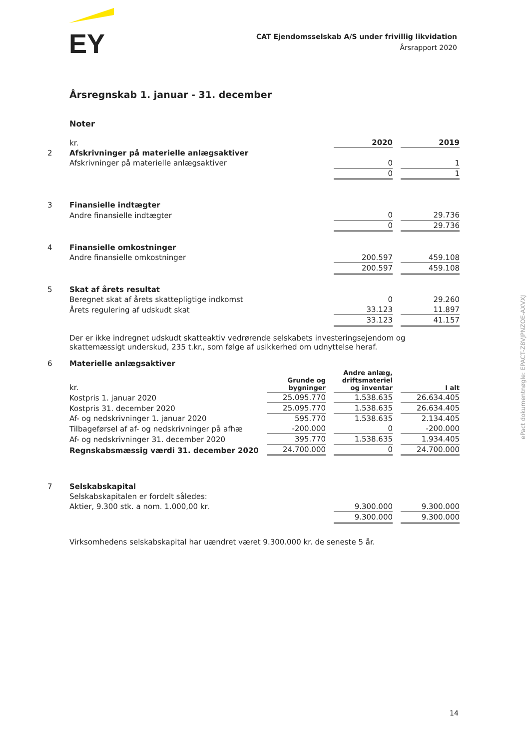EY
CAT Ejendomsselskab A/S under frivillig likvidation
Årsrapport 2020
Årsregnskab 1. januar - 31. december
Noter
| | kr. | 2020 | | 2019 |
| 2 | Afskrivninger på materielle anlægsaktiver | | | |
| | Afskrivninger på materielle anlægsaktiver | 0 | | 1 |
| | | 0 | | 1 |
| 3 | Finansielle indtægter | | | |
| | Andre finansielle indtægter | 0 | | 29.736 |
| | | 0 | | 29.736 |
| 4 | Finansielle omkostninger | | | |
| | Andre finansielle omkostninger | 200.597 | | 459.108 |
| | | 200.597 | | 459.108 |
| 5 | Skat af årets resultat | | | |
| | Beregnet skat af årets skattepligtige indkomst | 0 | | 29.260 |
| | Årets regulering af udskudt skat | 33.123 | | 11.897 |
| | | 33.123 | | 41.157 |
Der er ikke indregnet udskudt skatteaktiv vedrørende selskabets investeringsejendom og skattemæssigt underskud, 235 t.kr., som følge af usikkerhed om udnyttelse heraf.
| 6 | Materielle anlægsaktiver | | | | | |
| | kr. | Grunde og bygninger | | Andre anlæg, driftsmateriel og inventar | | I alt |
| | Kostpris 1. januar 2020 | 25.095.770 | | 1.538.635 | | 26.634.405 |
| | Kostpris 31. december 2020 | 25.095.770 | | 1.538.635 | | 26.634.405 |
| | Af- og nedskrivninger 1. januar 2020 | 595.770 | | 1.538.635 | | 2.134.405 |
| | Tilbageførsel af af- og nedskrivninger på afhæ | -200.000 | | 0 | | -200.000 |
| | Af- og nedskrivninger 31. december 2020 | 395.770 | | 1.538.635 | | 1.934.405 |
| | Regnskabsmæssig værdi 31. december 2020 | 24.700.000 | | 0 | | 24.700.000 |
| 7 | Selskabskapital | | | | | |
| | Selskabskapitalen er fordelt således: | | | | | |
| | Aktier, 9.300 stk. a nom. 1.000,00 kr. | | | 9.300.000 | | 9.300.000 |
| | | | | 9.300.000 | | 9.300.000 |
Virksomhedens selskabskapital har uændret været 9.300.000 kr. de seneste 5 år.
ePact dokumentnøgle: EPACT-Z8VJPNZOE-AXVXJ
14